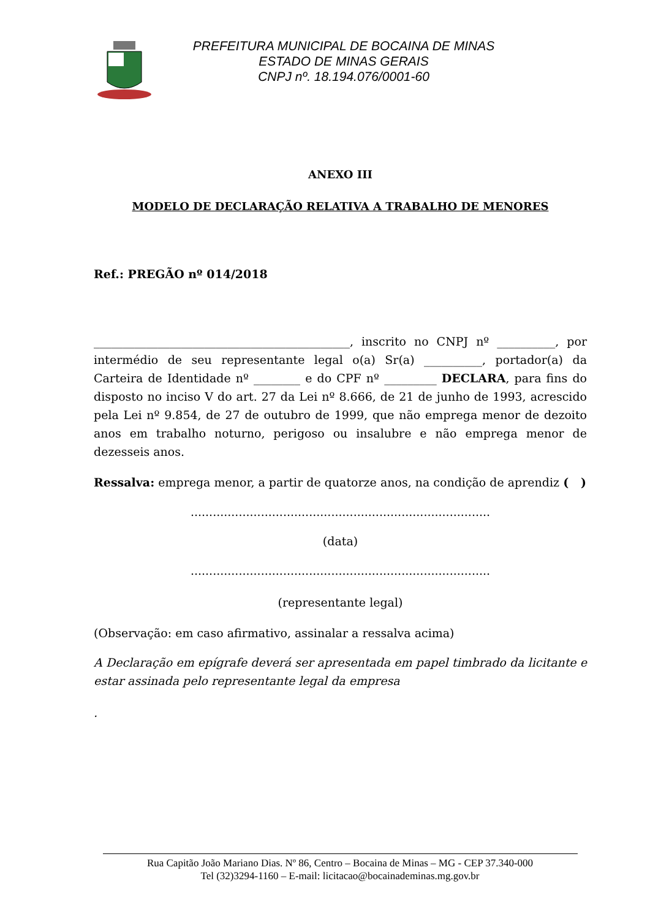PREFEITURA MUNICIPAL DE BOCAINA DE MINAS
ESTADO DE MINAS GERAIS
CNPJ nº. 18.194.076/0001-60
ANEXO III
MODELO DE DECLARAÇÃO RELATIVA A TRABALHO DE MENORES
Ref.: PREGÃO nº 014/2018
____________________________________________, inscrito no CNPJ nº __________, por intermédio de seu representante legal o(a) Sr(a) __________, portador(a) da Carteira de Identidade nº ________ e do CPF nº _________ DECLARA, para fins do disposto no inciso V do art. 27 da Lei nº 8.666, de 21 de junho de 1993, acrescido pela Lei nº 9.854, de 27 de outubro de 1999, que não emprega menor de dezoito anos em trabalho noturno, perigoso ou insalubre e não emprega menor de dezesseis anos.
Ressalva: emprega menor, a partir de quatorze anos, na condição de aprendiz ( )
.................................................................................
(data)
.................................................................................
(representante legal)
(Observação: em caso afirmativo, assinalar a ressalva acima)
A Declaração em epígrafe deverá ser apresentada em papel timbrado da licitante e estar assinada pelo representante legal da empresa
.
Rua Capitão João Mariano Dias. Nº 86, Centro – Bocaina de Minas – MG - CEP 37.340-000
Tel (32)3294-1160 – E-mail: licitacao@bocainademinas.mg.gov.br